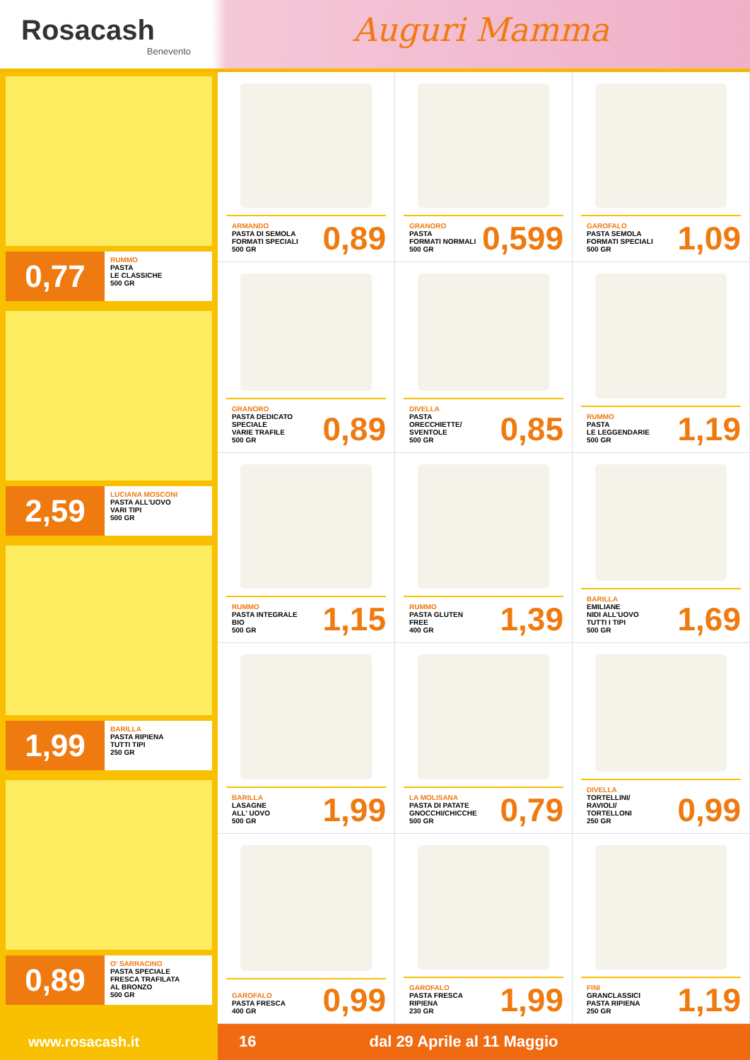Rosacash
Benevento
Auguri Mamma
0,77
RUMMO
PASTA
LE CLASSICHE
500 GR
2,59
LUCIANA MOSCONI
PASTA ALL'UOVO
VARI TIPI
500 GR
1,99
BARILLA
PASTA RIPIENA
TUTTI TIPI
250 GR
0,89
O' SARRACINO
PASTA SPECIALE
FRESCA TRAFILATA
AL BRONZO
500 GR
ARMANDO
PASTA DI SEMOLA
FORMATI SPECIALI
500 GR
0,89
GRANORO
PASTA
FORMATI NORMALI
500 GR
0,599
GAROFALO
PASTA SEMOLA
FORMATI SPECIALI
500 GR
1,09
GRANORO
PASTA DEDICATO
SPECIALE
VARIE TRAFILE
500 GR
0,89
DIVELLA
PASTA
ORECCHIETTE/
SVENTOLE
500 GR
0,85
RUMMO
PASTA
LE LEGGENDARIE
500 GR
1,19
RUMMO
PASTA INTEGRALE
BIO
500 GR
1,15
RUMMO
PASTA GLUTEN
FREE
400 GR
1,39
BARILLA
EMILIANE
NIDI ALL'UOVO
TUTTI I TIPI
500 GR
1,69
BARILLA
LASAGNE
ALL' UOVO
500 GR
1,99
LA MOLISANA
PASTA DI PATATE
GNOCCHI/CHICCHE
500 GR
0,79
DIVELLA
TORTELLINI/
RAVIOLI/
TORTELLONI
250 GR
0,99
GAROFALO
PASTA FRESCA
400 GR
0,99
GAROFALO
PASTA FRESCA
RIPIENA
230 GR
1,99
FINI
GRANCLASSICI
PASTA RIPIENA
250 GR
1,19
www.rosacash.it 16 dal 29 Aprile al 11 Maggio